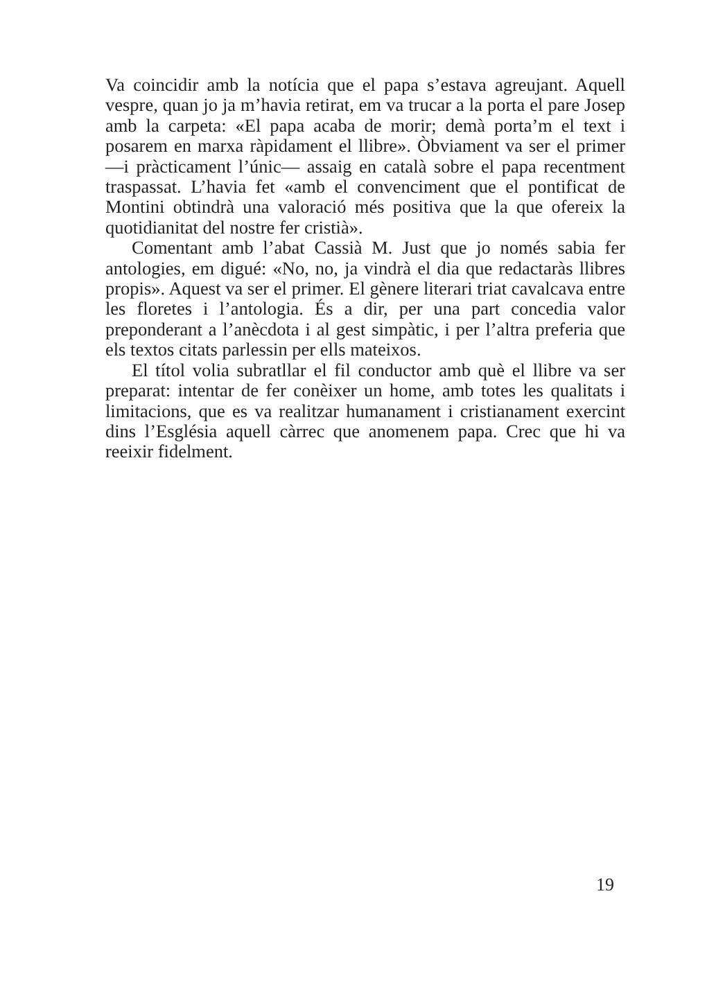Va coincidir amb la notícia que el papa s’estava agreujant. Aquell vespre, quan jo ja m’havia retirat, em va trucar a la porta el pare Josep amb la carpeta: «El papa acaba de morir; demà porta’m el text i posarem en marxa ràpidament el llibre». Òbviament va ser el primer —i pràcticament l’únic— assaig en català sobre el papa recentment traspassat. L’havia fet «amb el convenciment que el pontificat de Montini obtindrà una valoració més positiva que la que ofereix la quotidianitat del nostre fer cristià».
Comentant amb l’abat Cassià M. Just que jo només sabia fer antologies, em digué: «No, no, ja vindrà el dia que redactaràs llibres propis». Aquest va ser el primer. El gènere literari triat cavalcava entre les floretes i l’antologia. És a dir, per una part concedia valor preponderant a l’anècdota i al gest simpàtic, i per l’altra preferia que els textos citats parlessin per ells mateixos.
El títol volia subratllar el fil conductor amb què el llibre va ser preparat: intentar de fer conèixer un home, amb totes les qualitats i limitacions, que es va realitzar humanament i cristianament exercint dins l’Església aquell càrrec que anomenem papa. Crec que hi va reeixir fidelment.
19